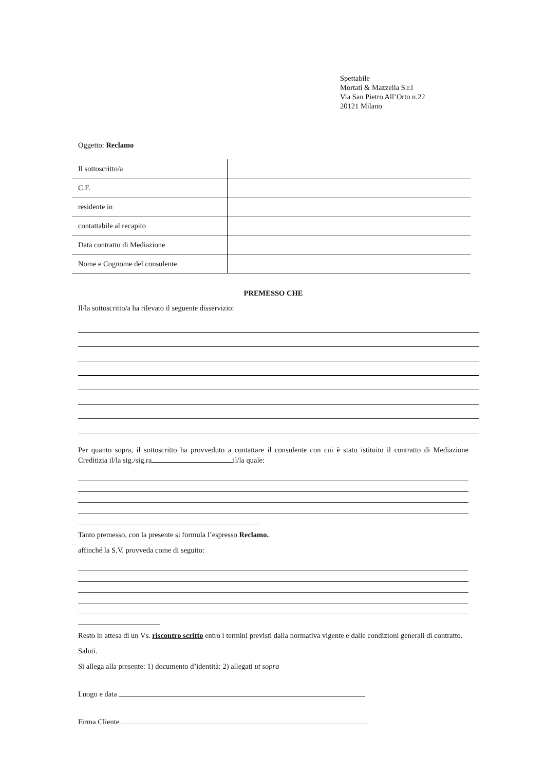Spettabile
Mortati & Mazzella S.r.l
Via San Pietro All’Orto n.22
20121 Milano
Oggetto: Reclamo
| Il sottoscritto/a | |
| C.F. | |
| residente in | |
| contattabile al recapito | |
| Data contratto di Mediazione | |
| Nome e Cognome del consulente. | |
PREMESSO CHE
Il/la sottoscritto/a ha rilevato il seguente disservizio:
Per quanto sopra, il sottoscritto ha provveduto a contattare il consulente con cui è stato istituito il contratto di Mediazione Creditizia il/la sig./sig.ra il/la quale:
Tanto premesso, con la presente si formula l’espresso Reclamo.
affinché la S.V. provveda come di seguito:
Resto in attesa di un Vs. riscontro scritto entro i termini previsti dalla normativa vigente e dalle condizioni generali di contratto.
Saluti.
Si allega alla presente: 1) documento d’identità: 2) allegati ut sopra
Luogo e data
Firma Cliente